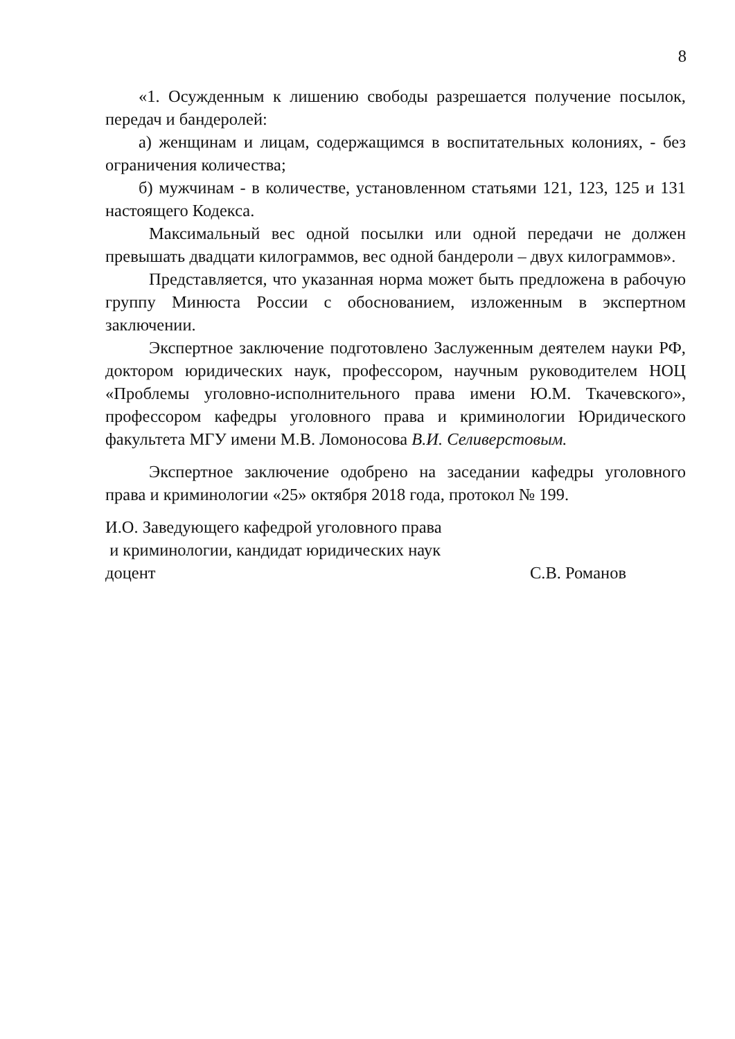8
«1. Осужденным к лишению свободы разрешается получение посылок, передач и бандеролей:
а) женщинам и лицам, содержащимся в воспитательных колониях, - без ограничения количества;
б) мужчинам - в количестве, установленном статьями 121, 123, 125 и 131 настоящего Кодекса.
Максимальный вес одной посылки или одной передачи не должен превышать двадцати килограммов, вес одной бандероли – двух килограммов».
Представляется, что указанная норма может быть предложена в рабочую группу Минюста России с обоснованием, изложенным в экспертном заключении.
Экспертное заключение подготовлено Заслуженным деятелем науки РФ, доктором юридических наук, профессором, научным руководителем НОЦ «Проблемы уголовно-исполнительного права имени Ю.М. Ткачевского», профессором кафедры уголовного права и криминологии Юридического факультета МГУ имени М.В. Ломоносова В.И. Селиверстовым.
Экспертное заключение одобрено на заседании кафедры уголовного права и криминологии «25» октября 2018 года, протокол № 199.
И.О. Заведующего кафедрой уголовного права
и криминологии, кандидат юридических наук
доцент С.В. Романов